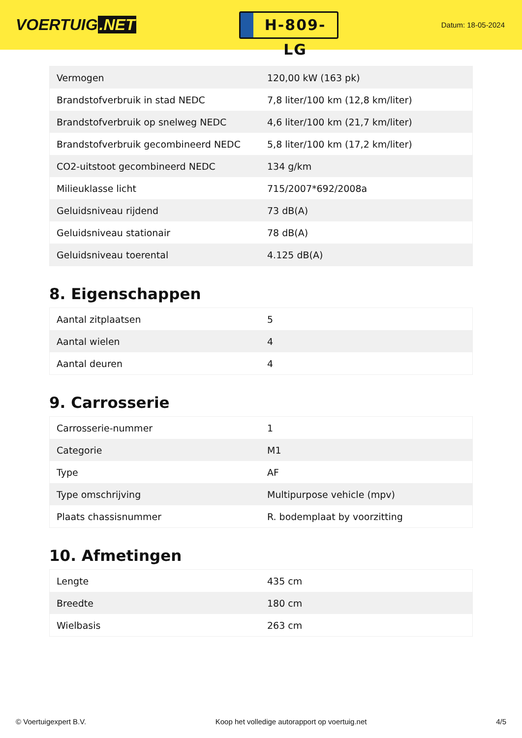VOERTUIG.NET
H-809-LG
Datum: 18-05-2024
| Vermogen | 120,00 kW (163 pk) |
| Brandstofverbruik in stad NEDC | 7,8 liter/100 km (12,8 km/liter) |
| Brandstofverbruik op snelweg NEDC | 4,6 liter/100 km (21,7 km/liter) |
| Brandstofverbruik gecombineerd NEDC | 5,8 liter/100 km (17,2 km/liter) |
| CO2-uitstoot gecombineerd NEDC | 134 g/km |
| Milieuklasse licht | 715/2007*692/2008a |
| Geluidsniveau rijdend | 73 dB(A) |
| Geluidsniveau stationair | 78 dB(A) |
| Geluidsniveau toerental | 4.125 dB(A) |
8. Eigenschappen
| Aantal zitplaatsen | 5 |
| Aantal wielen | 4 |
| Aantal deuren | 4 |
9. Carrosserie
| Carrosserie-nummer | 1 |
| Categorie | M1 |
| Type | AF |
| Type omschrijving | Multipurpose vehicle (mpv) |
| Plaats chassisnummer | R. bodemplaat by voorzitting |
10. Afmetingen
| Lengte | 435 cm |
| Breedte | 180 cm |
| Wielbasis | 263 cm |
© Voertuigexpert B.V. Koop het volledige autorapport op voertuig.net 4/5